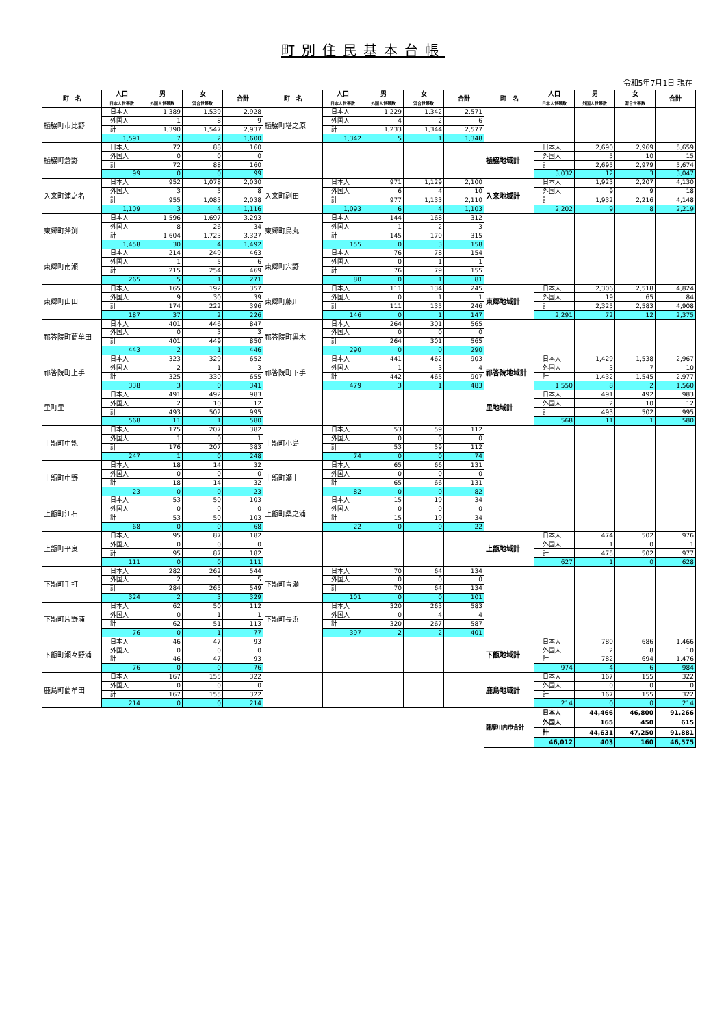町別住民基本台帳
令和5年7月1日 現在
| 町 名 | 人口 | 男 | 女 | 合計 | 町 名 | 人口 | 男 | 女 | 合計 | 町 名 | 人口 | 男 | 女 | 合計 |
| --- | --- | --- | --- | --- | --- | --- | --- | --- | --- | --- | --- | --- | --- | --- |
| | 日本人世帯数 | 外国人世帯数 | 混合世帯数 | | | 日本人世帯数 | 外国人世帯数 | 混合世帯数 | | | 日本人世帯数 | 外国人世帯数 | 混合世帯数 | |
| 樋脇町市比野 | 日本人 | 1,389 | 1,539 | 2,928 | 樋脇町塔之原 | 日本人 | 1,229 | 1,342 | 2,571 | | | | | |
| | 外国人 | 1 | 8 | 9 | | 外国人 | 4 | 2 | 6 | | | | | |
| | 計 | 1,390 | 1,547 | 2,937 | | 計 | 1,233 | 1,344 | 2,577 | | | | | |
| | 1,591 | 7 | 2 | 1,600 | | 1,342 | 5 | 1 | 1,348 | | | | | |
| 樋脇町倉野 | 日本人 | 72 | 88 | 160 | | | | | | 樋脇地域計 | 日本人 | 2,690 | 2,969 | 5,659 |
| | 外国人 | 0 | 0 | 0 | | | | | | | 外国人 | 5 | 10 | 15 |
| | 計 | 72 | 88 | 160 | | | | | | | 計 | 2,695 | 2,979 | 5,674 |
| | 99 | 0 | 0 | 99 | | | | | | | 3,032 | 12 | 3 | 3,047 |
| 入来町浦之名 | 日本人 | 952 | 1,078 | 2,030 | 入来町副田 | 日本人 | 971 | 1,129 | 2,100 | 入来地域計 | 日本人 | 1,923 | 2,207 | 4,130 |
| | 外国人 | 3 | 5 | 8 | | 外国人 | 6 | 4 | 10 | | 外国人 | 9 | 9 | 18 |
| | 計 | 955 | 1,083 | 2,038 | | 計 | 977 | 1,133 | 2,110 | | 計 | 1,932 | 2,216 | 4,148 |
| | 1,109 | 3 | 4 | 1,116 | | 1,093 | 6 | 4 | 1,103 | | 2,202 | 9 | 8 | 2,219 |
| 東郷町斧渕 | 日本人 | 1,596 | 1,697 | 3,293 | 東郷町鳥丸 | 日本人 | 144 | 168 | 312 | | | | | |
| | 外国人 | 8 | 26 | 34 | | 外国人 | 1 | 2 | 3 | | | | | |
| | 計 | 1,604 | 1,723 | 3,327 | | 計 | 145 | 170 | 315 | | | | | |
| | 1,458 | 30 | 4 | 1,492 | | 155 | 0 | 3 | 158 | | | | | |
| 東郷町南瀬 | 日本人 | 214 | 249 | 463 | 東郷町宍野 | 日本人 | 76 | 78 | 154 | | | | | |
| | 外国人 | 1 | 5 | 6 | | 外国人 | 0 | 1 | 1 | | | | | |
| | 計 | 215 | 254 | 469 | | 計 | 76 | 79 | 155 | | | | | |
| | 265 | 5 | 1 | 271 | | 80 | 0 | 1 | 81 | | | | | |
| 東郷町山田 | 日本人 | 165 | 192 | 357 | 東郷町藤川 | 日本人 | 111 | 134 | 245 | 東郷地域計 | 日本人 | 2,306 | 2,518 | 4,824 |
| | 外国人 | 9 | 30 | 39 | | 外国人 | 0 | 1 | 1 | | 外国人 | 19 | 65 | 84 |
| | 計 | 174 | 222 | 396 | | 計 | 111 | 135 | 246 | | 計 | 2,325 | 2,583 | 4,908 |
| | 187 | 37 | 2 | 226 | | 146 | 0 | 1 | 147 | | 2,291 | 72 | 12 | 2,375 |
| 祁答院町藺牟田 | 日本人 | 401 | 446 | 847 | 祁答院町黒木 | 日本人 | 264 | 301 | 565 | | | | | |
| | 外国人 | 0 | 3 | 3 | | 外国人 | 0 | 0 | 0 | | | | | |
| | 計 | 401 | 449 | 850 | | 計 | 264 | 301 | 565 | | | | | |
| | 443 | 2 | 1 | 446 | | 290 | 0 | 0 | 290 | | | | | |
| 祁答院町上手 | 日本人 | 323 | 329 | 652 | 祁答院町下手 | 日本人 | 441 | 462 | 903 | 祁答院地域計 | 日本人 | 1,429 | 1,538 | 2,967 |
| | 外国人 | 2 | 1 | 3 | | 外国人 | 1 | 3 | 4 | | 外国人 | 3 | 7 | 10 |
| | 計 | 325 | 330 | 655 | | 計 | 442 | 465 | 907 | | 計 | 1,432 | 1,545 | 2,977 |
| | 338 | 3 | 0 | 341 | | 479 | 3 | 1 | 483 | | 1,550 | 8 | 2 | 1,560 |
| 里町里 | 日本人 | 491 | 492 | 983 | | | | | | 里地域計 | 日本人 | 491 | 492 | 983 |
| | 外国人 | 2 | 10 | 12 | | | | | | | 外国人 | 2 | 10 | 12 |
| | 計 | 493 | 502 | 995 | | | | | | | 計 | 493 | 502 | 995 |
| | 568 | 11 | 1 | 580 | | | | | | | 568 | 11 | 1 | 580 |
| 上甑町中甑 | 日本人 | 175 | 207 | 382 | 上甑町小島 | 日本人 | 53 | 59 | 112 | | | | | |
| | 外国人 | 1 | 0 | 1 | | 外国人 | 0 | 0 | 0 | | | | | |
| | 計 | 176 | 207 | 383 | | 計 | 53 | 59 | 112 | | | | | |
| | 247 | 1 | 0 | 248 | | 74 | 0 | 0 | 74 | | | | | |
| 上甑町中野 | 日本人 | 18 | 14 | 32 | 上甑町瀬上 | 日本人 | 65 | 66 | 131 | | | | | |
| | 外国人 | 0 | 0 | 0 | | 外国人 | 0 | 0 | 0 | | | | | |
| | 計 | 18 | 14 | 32 | | 計 | 65 | 66 | 131 | | | | | |
| | 23 | 0 | 0 | 23 | | 82 | 0 | 0 | 82 | | | | | |
| 上甑町江石 | 日本人 | 53 | 50 | 103 | 上甑町桑之浦 | 日本人 | 15 | 19 | 34 | | | | | |
| | 外国人 | 0 | 0 | 0 | | 外国人 | 0 | 0 | 0 | | | | | |
| | 計 | 53 | 50 | 103 | | 計 | 15 | 19 | 34 | | | | | |
| | 68 | 0 | 0 | 68 | | 22 | 0 | 0 | 22 | | | | | |
| 上甑町平良 | 日本人 | 95 | 87 | 182 | | | | | | 上甑地域計 | 日本人 | 474 | 502 | 976 |
| | 外国人 | 0 | 0 | 0 | | | | | | | 外国人 | 1 | 0 | 1 |
| | 計 | 95 | 87 | 182 | | | | | | | 計 | 475 | 502 | 977 |
| | 111 | 0 | 0 | 111 | | | | | | | 627 | 1 | 0 | 628 |
| 下甑町手打 | 日本人 | 282 | 262 | 544 | 下甑町青瀬 | 日本人 | 70 | 64 | 134 | | | | | |
| | 外国人 | 2 | 3 | 5 | | 外国人 | 0 | 0 | 0 | | | | | |
| | 計 | 284 | 265 | 549 | | 計 | 70 | 64 | 134 | | | | | |
| | 324 | 2 | 3 | 329 | | 101 | 0 | 0 | 101 | | | | | |
| 下甑町片野浦 | 日本人 | 62 | 50 | 112 | 下甑町長浜 | 日本人 | 320 | 263 | 583 | | | | | |
| | 外国人 | 0 | 1 | 1 | | 外国人 | 0 | 4 | 4 | | | | | |
| | 計 | 62 | 51 | 113 | | 計 | 320 | 267 | 587 | | | | | |
| | 76 | 0 | 1 | 77 | | 397 | 2 | 2 | 401 | | | | | |
| 下甑町瀬々野浦 | 日本人 | 46 | 47 | 93 | | | | | | 下甑地域計 | 日本人 | 780 | 686 | 1,466 |
| | 外国人 | 0 | 0 | 0 | | | | | | | 外国人 | 2 | 8 | 10 |
| | 計 | 46 | 47 | 93 | | | | | | | 計 | 782 | 694 | 1,476 |
| | 76 | 0 | 0 | 76 | | | | | | | 974 | 4 | 6 | 984 |
| 鹿島町藺牟田 | 日本人 | 167 | 155 | 322 | | | | | | 鹿島地域計 | 日本人 | 167 | 155 | 322 |
| | 外国人 | 0 | 0 | 0 | | | | | | | 外国人 | 0 | 0 | 0 |
| | 計 | 167 | 155 | 322 | | | | | | | 計 | 167 | 155 | 322 |
| | 214 | 0 | 0 | 214 | | | | | | | 214 | 0 | 0 | 214 |
| | | | | | | | | | | 薩摩川内市合計 | 日本人 | 44,466 | 46,800 | 91,266 |
| | | | | | | | | | | | 外国人 | 165 | 450 | 615 |
| | | | | | | | | | | | 計 | 44,631 | 47,250 | 91,881 |
| | | | | | | | | | | | 46,012 | 403 | 160 | 46,575 |